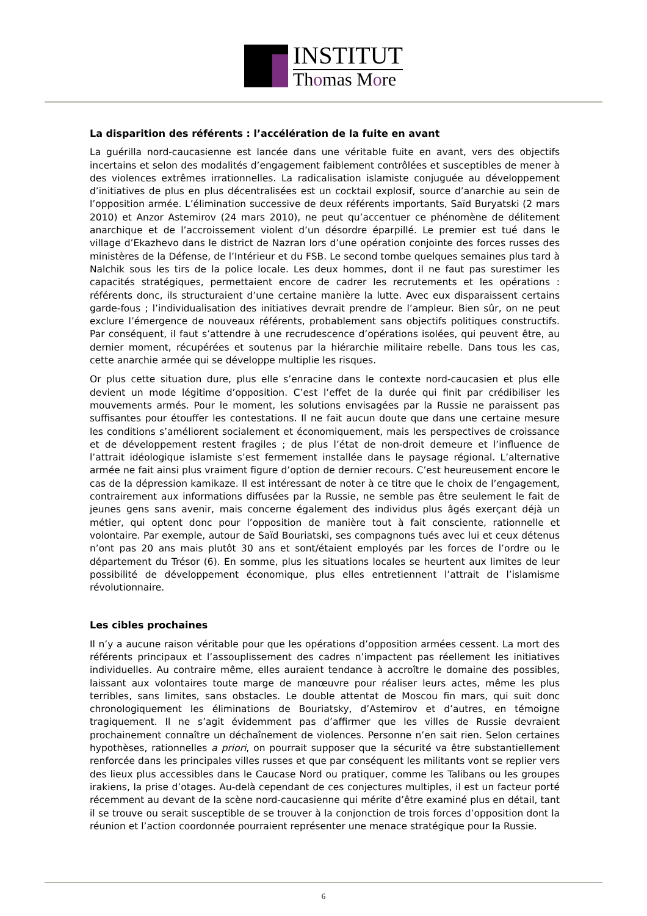INSTITUT
Thomas More
La disparition des référents : l’accélération de la fuite en avant
La guérilla nord-caucasienne est lancée dans une véritable fuite en avant, vers des objectifs incertains et selon des modalités d’engagement faiblement contrôlées et susceptibles de mener à des violences extrêmes irrationnelles. La radicalisation islamiste conjuguée au développement d’initiatives de plus en plus décentralisées est un cocktail explosif, source d’anarchie au sein de l’opposition armée. L’élimination successive de deux référents importants, Saïd Buryatski (2 mars 2010) et Anzor Astemirov (24 mars 2010), ne peut qu’accentuer ce phénomène de délitement anarchique et de l’accroissement violent d’un désordre éparpillé. Le premier est tué dans le village d’Ekazhevo dans le district de Nazran lors d’une opération conjointe des forces russes des ministères de la Défense, de l’Intérieur et du FSB. Le second tombe quelques semaines plus tard à Nalchik sous les tirs de la police locale. Les deux hommes, dont il ne faut pas surestimer les capacités stratégiques, permettaient encore de cadrer les recrutements et les opérations : référents donc, ils structuraient d’une certaine manière la lutte. Avec eux disparaissent certains garde-fous ; l’individualisation des initiatives devrait prendre de l’ampleur. Bien sûr, on ne peut exclure l’émergence de nouveaux référents, probablement sans objectifs politiques constructifs. Par conséquent, il faut s’attendre à une recrudescence d’opérations isolées, qui peuvent être, au dernier moment, récupérées et soutenus par la hiérarchie militaire rebelle. Dans tous les cas, cette anarchie armée qui se développe multiplie les risques.
Or plus cette situation dure, plus elle s’enracine dans le contexte nord-caucasien et plus elle devient un mode légitime d’opposition. C’est l’effet de la durée qui finit par crédibiliser les mouvements armés. Pour le moment, les solutions envisagées par la Russie ne paraissent pas suffisantes pour étouffer les contestations. Il ne fait aucun doute que dans une certaine mesure les conditions s’améliorent socialement et économiquement, mais les perspectives de croissance et de développement restent fragiles ; de plus l’état de non-droit demeure et l’influence de l’attrait idéologique islamiste s’est fermement installée dans le paysage régional. L’alternative armée ne fait ainsi plus vraiment figure d’option de dernier recours. C’est heureusement encore le cas de la dépression kamikaze. Il est intéressant de noter à ce titre que le choix de l’engagement, contrairement aux informations diffusées par la Russie, ne semble pas être seulement le fait de jeunes gens sans avenir, mais concerne également des individus plus âgés exerçant déjà un métier, qui optent donc pour l’opposition de manière tout à fait consciente, rationnelle et volontaire. Par exemple, autour de Saïd Bouriatski, ses compagnons tués avec lui et ceux détenus n’ont pas 20 ans mais plutôt 30 ans et sont/étaient employés par les forces de l’ordre ou le département du Trésor (6). En somme, plus les situations locales se heurtent aux limites de leur possibilité de développement économique, plus elles entretiennent l’attrait de l’islamisme révolutionnaire.
Les cibles prochaines
Il n’y a aucune raison véritable pour que les opérations d’opposition armées cessent. La mort des référents principaux et l’assouplissement des cadres n’impactent pas réellement les initiatives individuelles. Au contraire même, elles auraient tendance à accroître le domaine des possibles, laissant aux volontaires toute marge de manœuvre pour réaliser leurs actes, même les plus terribles, sans limites, sans obstacles. Le double attentat de Moscou fin mars, qui suit donc chronologiquement les éliminations de Bouriatsky, d’Astemirov et d’autres, en témoigne tragiquement. Il ne s’agit évidemment pas d’affirmer que les villes de Russie devraient prochainement connaître un déchaînement de violences. Personne n’en sait rien. Selon certaines hypothèses, rationnelles a priori, on pourrait supposer que la sécurité va être substantiellement renforcée dans les principales villes russes et que par conséquent les militants vont se replier vers des lieux plus accessibles dans le Caucase Nord ou pratiquer, comme les Talibans ou les groupes irakiens, la prise d’otages. Au-delà cependant de ces conjectures multiples, il est un facteur porté récemment au devant de la scène nord-caucasienne qui mérite d’être examiné plus en détail, tant il se trouve ou serait susceptible de se trouver à la conjonction de trois forces d’opposition dont la réunion et l’action coordonnée pourraient représenter une menace stratégique pour la Russie.
6